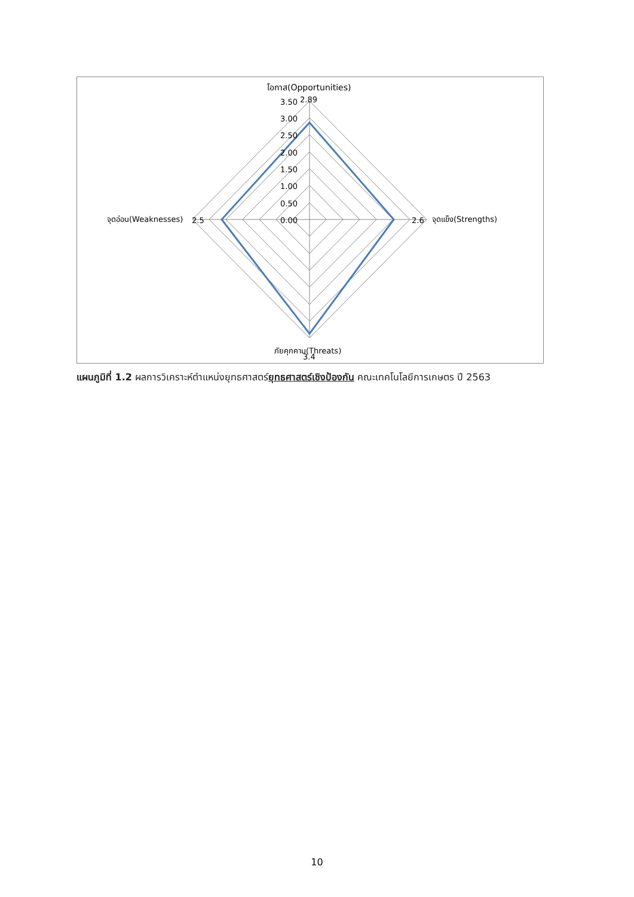โอกาส(Opportunities)
3.50
2.89
3.00
2.50
2.00
1.50
1.00
0.50
0.00
จุดอ่อน(Weaknesses)
2.5
2.6
จุดแข็ง(Strengths)
ภัยคุกคาม(Threats)
3.4
แผนภูมิที่ 1.2 ผลการวิเคราะห์ตำแหน่งยุทธศาสตร์ยุทธศาสตร์เชิงป้องกัน คณะเทคโนโลยีการเกษตร ปี 2563
10